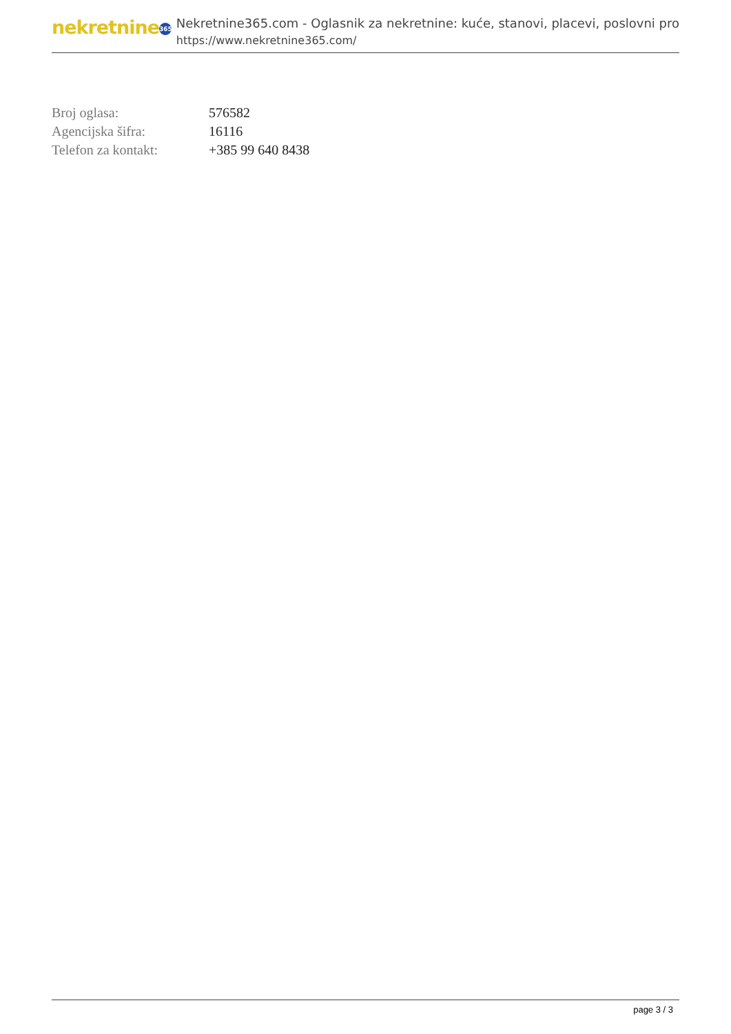nekretnine 365
Nekretnine365.com - Oglasnik za nekretnine: kuće, stanovi, placevi, poslovni pro
https://www.nekretnine365.com/
| Broj oglasa: | 576582 |
| Agencijska šifra: | 16116 |
| Telefon za kontakt: | +385 99 640 8438 |
page 3 / 3